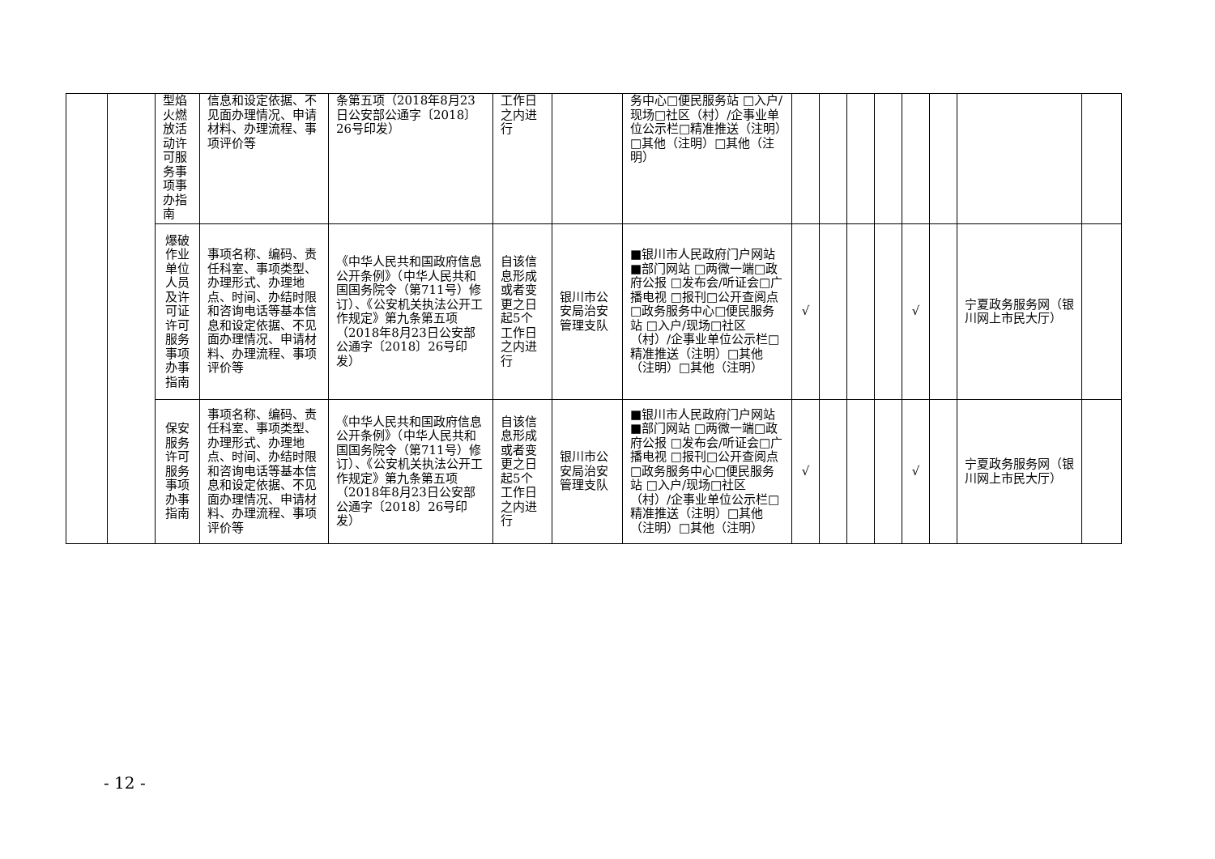| | | 型焰火燃放活动许可服务事项事办指南 | 信息和设定依据、不见面办理情况、申请材料、办理流程、事项评价等 | 条第五项（2018年8月23日公安部公通字〔2018〕26号印发） | 工作日之内进行 | | 务中心□便民服务站 □入户/现场□社区（村）/企事业单位公示栏□精准推送（注明）□其他（注明）□其他（注明） | | | | | | | | |
| | | 爆破作业单位人员及许可证许可服务事项办事指南 | 事项名称、编码、责任科室、事项类型、办理形式、办理地点、时间、办结时限和咨询电话等基本信息和设定依据、不见面办理情况、申请材料、办理流程、事项评价等 | 《中华人民共和国政府信息公开条例》（中华人民共和国国务院令（第711号）修订）、《公安机关执法公开工作规定》第九条第五项（2018年8月23日公安部公通字〔2018〕26号印发） | 自该信息形成或者变更之日起5个工作日之内进行 | 银川市公安局治安管理支队 | ■银川市人民政府门户网站■部门网站 □两微一端□政府公报 □发布会/听证会□广播电视 □报刊□公开查阅点 □政务服务中心□便民服务站 □入户/现场□社区（村）/企事业单位公示栏□精准推送（注明）□其他（注明）□其他（注明） | √ | | | | √ | | 宁夏政务服务网（银川网上市民大厅） | |
| | | 保安服务许可服务事项办事指南 | 事项名称、编码、责任科室、事项类型、办理形式、办理地点、时间、办结时限和咨询电话等基本信息和设定依据、不见面办理情况、申请材料、办理流程、事项评价等 | 《中华人民共和国政府信息公开条例》（中华人民共和国国务院令（第711号）修订）、《公安机关执法公开工作规定》第九条第五项（2018年8月23日公安部公通字〔2018〕26号印发） | 自该信息形成或者变更之日起5个工作日之内进行 | 银川市公安局治安管理支队 | ■银川市人民政府门户网站■部门网站 □两微一端□政府公报 □发布会/听证会□广播电视 □报刊□公开查阅点 □政务服务中心□便民服务站 □入户/现场□社区（村）/企事业单位公示栏□精准推送（注明）□其他（注明）□其他（注明） | √ | | | | √ | | 宁夏政务服务网（银川网上市民大厅） | |
- 12 -